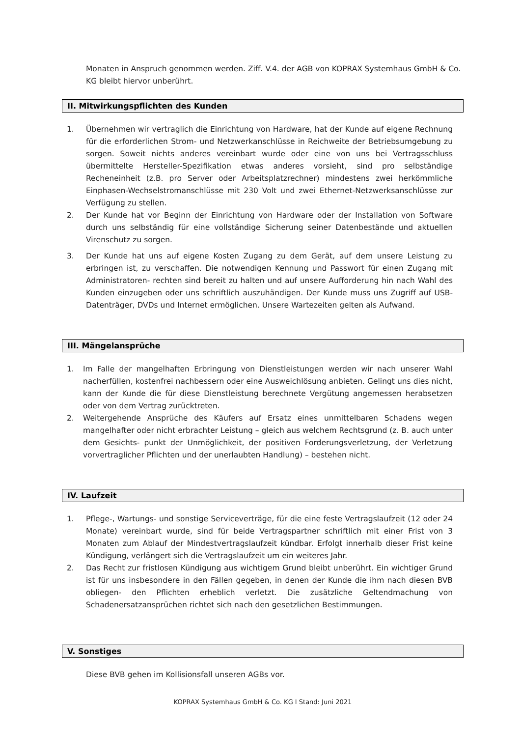Monaten in Anspruch genommen werden. Ziff. V.4. der AGB von KOPRAX Systemhaus GmbH & Co. KG bleibt hiervor unberührt.
II. Mitwirkungspflichten des Kunden
1. Übernehmen wir vertraglich die Einrichtung von Hardware, hat der Kunde auf eigene Rechnung für die erforderlichen Strom- und Netzwerkanschlüsse in Reichweite der Betriebsumgebung zu sorgen. Soweit nichts anderes vereinbart wurde oder eine von uns bei Vertragsschluss übermittelte Hersteller-Spezifikation etwas anderes vorsieht, sind pro selbständige Recheneinheit (z.B. pro Server oder Arbeitsplatzrechner) mindestens zwei herkömmliche Einphasen-Wechselstromanschlüsse mit 230 Volt und zwei Ethernet-Netzwerksanschlüsse zur Verfügung zu stellen.
2. Der Kunde hat vor Beginn der Einrichtung von Hardware oder der Installation von Software durch uns selbständig für eine vollständige Sicherung seiner Datenbestände und aktuellen Virenschutz zu sorgen.
3. Der Kunde hat uns auf eigene Kosten Zugang zu dem Gerät, auf dem unsere Leistung zu erbringen ist, zu verschaffen. Die notwendigen Kennung und Passwort für einen Zugang mit Administratoren- rechten sind bereit zu halten und auf unsere Aufforderung hin nach Wahl des Kunden einzugeben oder uns schriftlich auszuhändigen. Der Kunde muss uns Zugriff auf USB-Datenträger, DVDs und Internet ermöglichen. Unsere Wartezeiten gelten als Aufwand.
III. Mängelansprüche
1. Im Falle der mangelhaften Erbringung von Dienstleistungen werden wir nach unserer Wahl nacherfüllen, kostenfrei nachbessern oder eine Ausweichlösung anbieten. Gelingt uns dies nicht, kann der Kunde die für diese Dienstleistung berechnete Vergütung angemessen herabsetzen oder von dem Vertrag zurücktreten.
2. Weitergehende Ansprüche des Käufers auf Ersatz eines unmittelbaren Schadens wegen mangelhafter oder nicht erbrachter Leistung – gleich aus welchem Rechtsgrund (z. B. auch unter dem Gesichts- punkt der Unmöglichkeit, der positiven Forderungsverletzung, der Verletzung vorvertraglicher Pflichten und der unerlaubten Handlung) – bestehen nicht.
IV. Laufzeit
1. Pflege-, Wartungs- und sonstige Serviceverträge, für die eine feste Vertragslaufzeit (12 oder 24 Monate) vereinbart wurde, sind für beide Vertragspartner schriftlich mit einer Frist von 3 Monaten zum Ablauf der Mindestvertragslaufzeit kündbar. Erfolgt innerhalb dieser Frist keine Kündigung, verlängert sich die Vertragslaufzeit um ein weiteres Jahr.
2. Das Recht zur fristlosen Kündigung aus wichtigem Grund bleibt unberührt. Ein wichtiger Grund ist für uns insbesondere in den Fällen gegeben, in denen der Kunde die ihm nach diesen BVB obliegen- den Pflichten erheblich verletzt. Die zusätzliche Geltendmachung von Schadenersatzansprüchen richtet sich nach den gesetzlichen Bestimmungen.
V. Sonstiges
Diese BVB gehen im Kollisionsfall unseren AGBs vor.
KOPRAX Systemhaus GmbH & Co. KG I Stand: Juni 2021